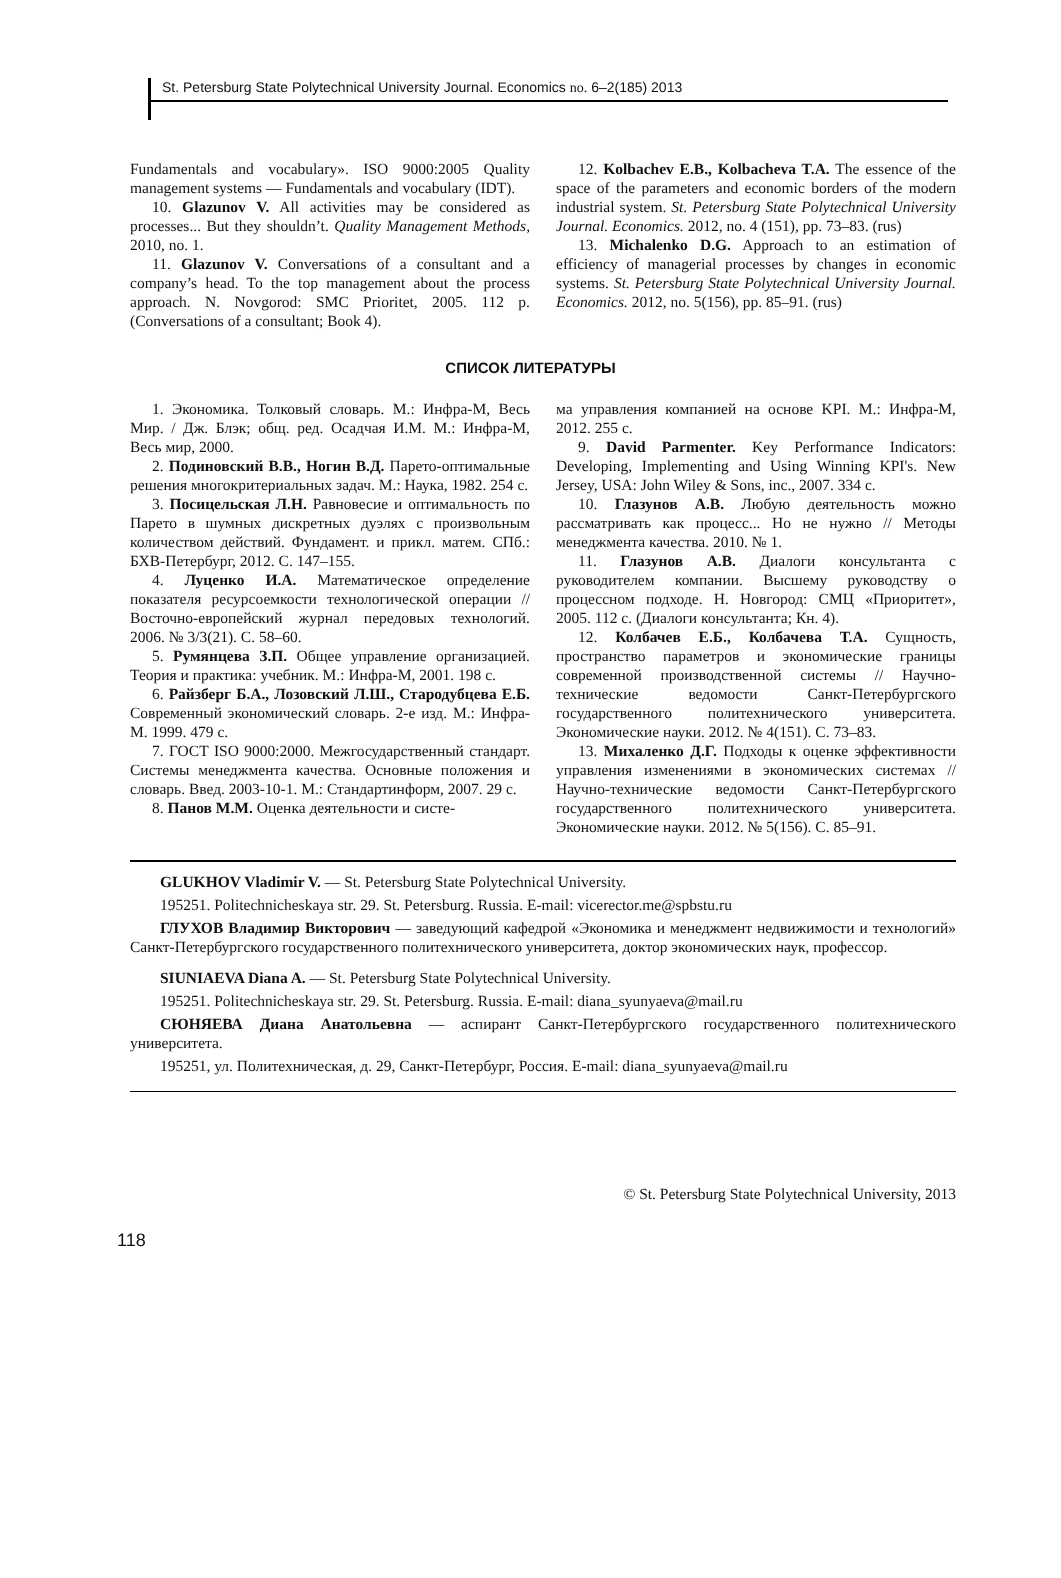St. Petersburg State Polytechnical University Journal. Economics no. 6–2(185) 2013
Fundamentals and vocabulary». ISO 9000:2005 Quality management systems — Fundamentals and vocabulary (IDT).
10. Glazunov V. All activities may be considered as processes... But they shouldn’t. Quality Management Methods, 2010, no. 1.
11. Glazunov V. Conversations of a consultant and a company’s head. To the top management about the process approach. N. Novgorod: SMC Prioritet, 2005. 112 p. (Conversations of a consultant; Book 4).
12. Kolbachev E.B., Kolbacheva T.A. The essence of the space of the parameters and economic borders of the modern industrial system. St. Petersburg State Polytechnical University Journal. Economics. 2012, no. 4 (151), pp. 73–83. (rus)
13. Michalenko D.G. Approach to an estimation of efficiency of managerial processes by changes in economic systems. St. Petersburg State Polytechnical University Journal. Economics. 2012, no. 5(156), pp. 85–91. (rus)
СПИСОК ЛИТЕРАТУРЫ
1. Экономика. Толковый словарь. М.: Инфра-М, Весь Мир. / Дж. Блэк; общ. ред. Осадчая И.М. М.: Инфра-М, Весь мир, 2000.
2. Подиновский В.В., Ногин В.Д. Парето-оптимальные решения многокритериальных задач. М.: Наука, 1982. 254 с.
3. Посицельская Л.Н. Равновесие и оптимальность по Парето в шумных дискретных дуэлях с произвольным количеством действий. Фундамент. и прикл. матем. СПб.: БХВ-Петербург, 2012. С. 147–155.
4. Луценко И.А. Математическое определение показателя ресурсоемкости технологической операции // Восточно-европейский журнал передовых технологий. 2006. № 3/3(21). С. 58–60.
5. Румянцева З.П. Общее управление организацией. Теория и практика: учебник. М.: Инфра-М, 2001. 198 с.
6. Райзберг Б.А., Лозовский Л.Ш., Стародубцева Е.Б. Современный экономический словарь. 2-е изд. М.: Инфра-М. 1999. 479 с.
7. ГОСТ ISO 9000:2000. Межгосударственный стандарт. Системы менеджмента качества. Основные положения и словарь. Введ. 2003-10-1. М.: Стандартинформ, 2007. 29 с.
8. Панов М.М. Оценка деятельности и систе-
ма управления компанией на основе KPI. М.: Инфра-М, 2012. 255 с.
9. David Parmenter. Key Performance Indicators: Developing, Implementing and Using Winning KPI's. New Jersey, USA: John Wiley & Sons, inc., 2007. 334 с.
10. Глазунов А.В. Любую деятельность можно рассматривать как процесс... Но не нужно // Методы менеджмента качества. 2010. № 1.
11. Глазунов А.В. Диалоги консультанта с руководителем компании. Высшему руководству о процессном подходе. Н. Новгород: СМЦ «Приоритет», 2005. 112 с. (Диалоги консультанта; Кн. 4).
12. Колбачев Е.Б., Колбачева Т.А. Сущность, пространство параметров и экономические границы современной производственной системы // Научно-технические ведомости Санкт-Петербургского государственного политехнического университета. Экономические науки. 2012. № 4(151). С. 73–83.
13. Михаленко Д.Г. Подходы к оценке эффективности управления изменениями в экономических системах // Научно-технические ведомости Санкт-Петербургского государственного политехнического университета. Экономические науки. 2012. № 5(156). С. 85–91.
GLUKHOV Vladimir V. — St. Petersburg State Polytechnical University.
195251. Politechnicheskaya str. 29. St. Petersburg. Russia. E-mail: vicerector.me@spbstu.ru
ГЛУХОВ Владимир Викторович — заведующий кафедрой «Экономика и менеджмент недвижимости и технологий» Санкт-Петербургского государственного политехнического университета, доктор экономических наук, профессор.
SIUNIAEVA Diana A. — St. Petersburg State Polytechnical University.
195251. Politechnicheskaya str. 29. St. Petersburg. Russia. E-mail: diana_syunyaeva@mail.ru
СЮНЯЕВА Диана Анатольевна — аспирант Санкт-Петербургского государственного политехнического университета.
195251, ул. Политехническая, д. 29, Санкт-Петербург, Россия. E-mail: diana_syunyaeva@mail.ru
© St. Petersburg State Polytechnical University, 2013
118